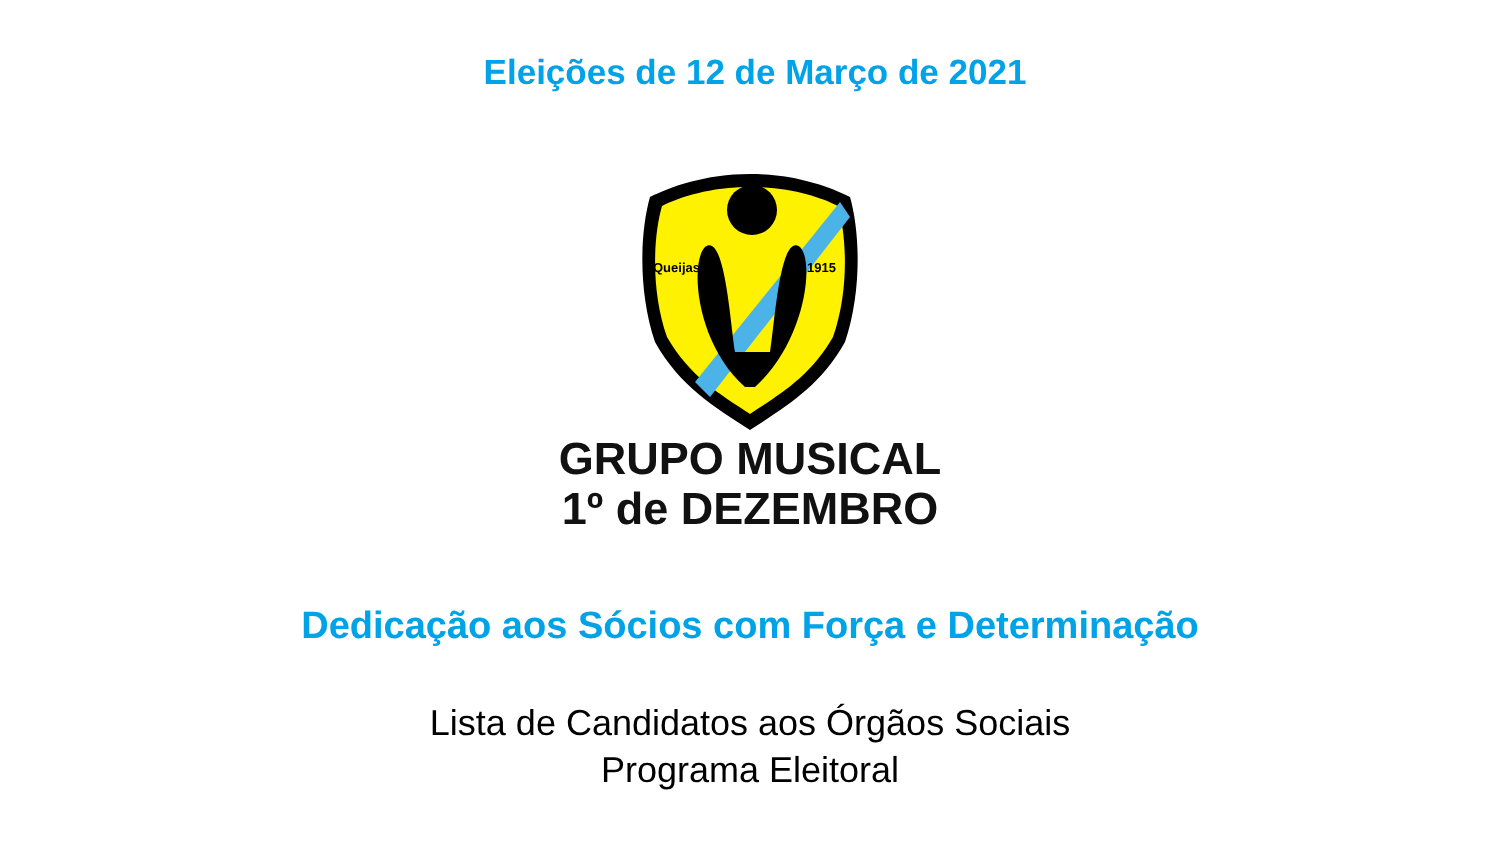Eleições de 12 de Março de 2021
Queijas
1915
GRUPO MUSICAL
1º de DEZEMBRO
Dedicação aos Sócios com Força e Determinação
Lista de Candidatos aos Órgãos Sociais
Programa Eleitoral